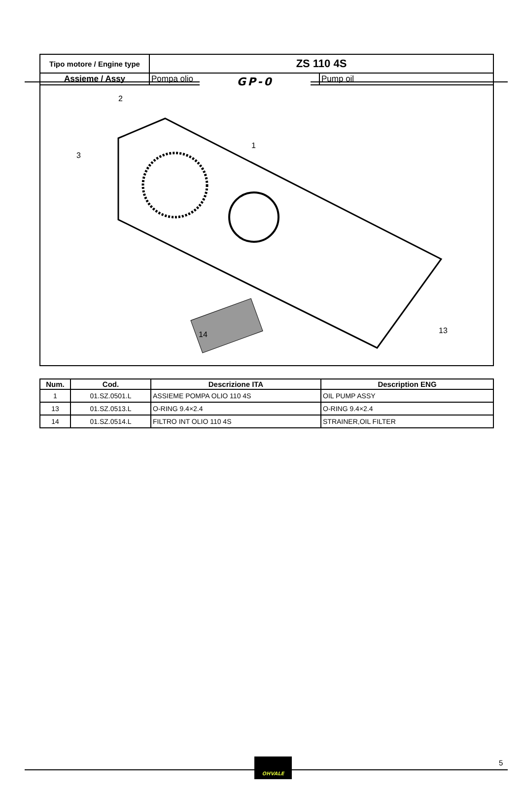GP-0
| Tipo motore / Engine type | ZS 110 4S | |
| Assieme / Assy | Pompa olio | Pump oil |
| 2 3 1 14 13 | | |
| Num. | Cod. | Descrizione ITA | Description ENG |
| --- | --- | --- | --- |
| 1 | 01.SZ.0501.L | ASSIEME POMPA OLIO 110 4S | OIL PUMP ASSY |
| 13 | 01.SZ.0513.L | O-RING 9.4×2.4 | O-RING 9.4×2.4 |
| 14 | 01.SZ.0514.L | FILTRO INT OLIO 110 4S | STRAINER,OIL FILTER |
OHVALE 5